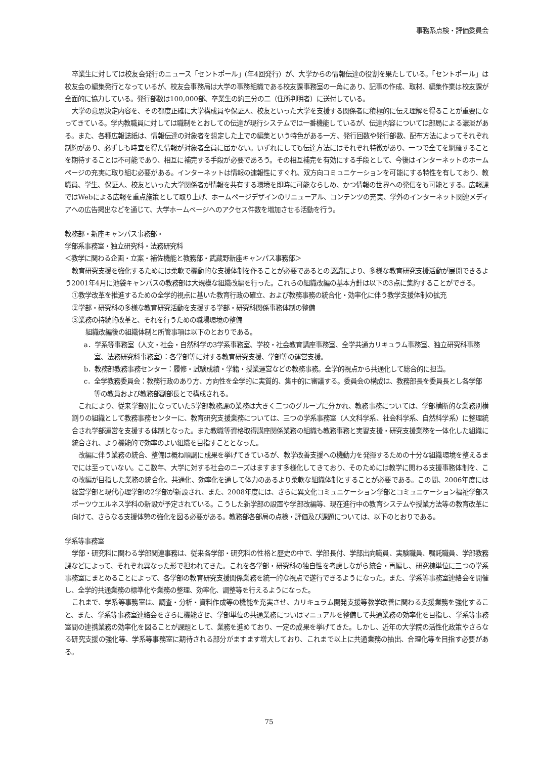事務系点検・評価委員会
卒業生に対しては校友会発行のニュース「セントポール」(年4回発行）が、大学からの情報伝達の役割を果たしている。「セントポール」は校友会の編集発行となっているが、校友会事務局は大学の事務組織である校友課事務室の一角にあり、記事の作成、取材、編集作業は校友課が全面的に協力している。発行部数は100,000部、卒業生の約三分の二（住所判明者）に送付している。
大学の意思決定内容を、その都度正確に大学構成員や保証人、校友といった大学を支援する関係者に積極的に伝え理解を得ることが重要になってきている。学内教職員に対しては職制をとおしての伝達が現行システムでは一番機能しているが、伝達内容については部局による濃淡がある。また、各種広報誌紙は、情報伝達の対象者を想定した上での編集という特色がある一方、発行回数や発行部数、配布方法によってそれぞれ制約があり、必ずしも時宜を得た情報が対象者全員に届かない。いずれにしても伝達方法にはそれぞれ特徴があり、一つで全てを網羅することを期待することは不可能であり、相互に補完する手段が必要であろう。その相互補完を有効にする手段として、今後はインターネットのホームページの充実に取り組む必要がある。インターネットは情報の速報性にすぐれ、双方向コミュニケーションを可能にする特性を有しており、教職員、学生、保証人、校友といった大学関係者が情報を共有する環境を即時に可能ならしめ、かつ情報の世界への発信をも可能とする。広報課ではWebによる広報を重点施策として取り上げ、ホームページデザインのリニューアル、コンテンツの充実、学外のインターネット関連メディアへの広告掲出などを通じて、大学ホームページへのアクセス件数を増加させる活動を行う。
教務部・新座キャンパス事務部・
学部系事務室・独立研究科・法務研究科
＜教学に関わる企画・立案・補佐機能と教務部・武蔵野新座キャンパス事務部＞
教育研究支援を強化するためには柔軟で機動的な支援体制を作ることが必要であるとの認識により、多様な教育研究支援活動が展開できるよう2001年4月に池袋キャンパスの教務部は大規模な組織改編を行った。これらの組織改編の基本方針は以下の3点に集約することができる。
①教学改革を推進するための全学的視点に基いた教育行政の確立、および教務事務の統合化・効率化に伴う教学支援体制の拡充
②学部・研究科の多様な教育研究活動を支援する学部・研究科関係事務体制の整備
③業務の持続的改革と、それを行うための職場環境の整備
組織改編後の組織体制と所管事項は以下のとおりである。
a．学系等事務室（人文・社会・自然科学の3学系事務室、学校・社会教育講座事務室、全学共通カリキュラム事務室、独立研究科事務室、法務研究科事務室）：各学部等に対する教育研究支援、学部等の運営支援。
b．教務部教務事務センター：履修・試験成績・学籍・授業運営などの教務事務。全学的視点から共通化して総合的に担当。
c．全学教務委員会：教務行政のあり方、方向性を全学的に実質的、集中的に審議する。委員会の構成は、教務部長を委員長とし各学部等の教員および教務部副部長とで構成される。
これにより、従来学部別になっていた5学部教務課の業務は大きく二つのグループに分かれ、教務事務については、学部横断的な業務別横割りの組織として教務事務センターに、教育研究支援業務については、三つの学系事務室（人文科学系、社会科学系、自然科学系）に整理統合され学部運営を支援する体制となった。また教職等資格取得講座関係業務の組織も教務事務と実習支援・研究支援業務を一体化した組織に統合され、より機能的で効率のよい組織を目指すこととなった。
改編に伴う業務の統合、整備は概ね順調に成果を挙げてきているが、教学改善支援への機動力を発揮するための十分な組織環境を整えるまでには至っていない。ここ数年、大学に対する社会のニーズはますます多様化してきており、そのためには教学に関わる支援事務体制を、この改編が目指した業務の統合化、共通化、効率化を通して体力のあるより柔軟な組織体制とすることが必要である。この間、2006年度には経営学部と現代心理学部の2学部が新設され、また、2008年度には、さらに異文化コミュニケーション学部とコミュニケーション福祉学部スポーツウエルネス学科の新設が予定されている。こうした新学部の設置や学部改編等、現在進行中の教育システムや授業方法等の教育改革に向けて、さらなる支援体勢の強化を図る必要がある。教務部各部局の点検・評価及び課題については、以下のとおりである。
学系等事務室
学部・研究科に関わる学部関連事務は、従来各学部・研究科の性格と歴史の中で、学部長付、学部出向職員、実験職員、嘱託職員、学部教務課などによって、それぞれ異なった形で担われてきた。これを各学部・研究科の独自性を考慮しながら統合・再編し、研究棟単位に三つの学系事務室にまとめることによって、各学部の教育研究支援関係業務を統一的な視点で遂行できるようになった。また、学系等事務室連絡会を開催し、全学的共通業務の標準化や業務の整理、効率化、調整等を行えるようになった。
これまで、学系等事務室は、調査・分析・資料作成等の機能を充実させ、カリキュラム開発支援等教学改善に関わる支援業務を強化すること、また、学系等事務室連絡会をさらに機能させ、学部単位の共通業務についはマニュアルを整備して共通業務の効率化を目指し、学系等事務室間の連携業務の効率化を図ることが課題として、業務を進めており、一定の成果を挙げてきた。しかし、近年の大学院の活性化政策やさらなる研究支援の強化等、学系等事務室に期待される部分がますます増大しており、これまで以上に共通業務の抽出、合理化等を目指す必要がある。
75